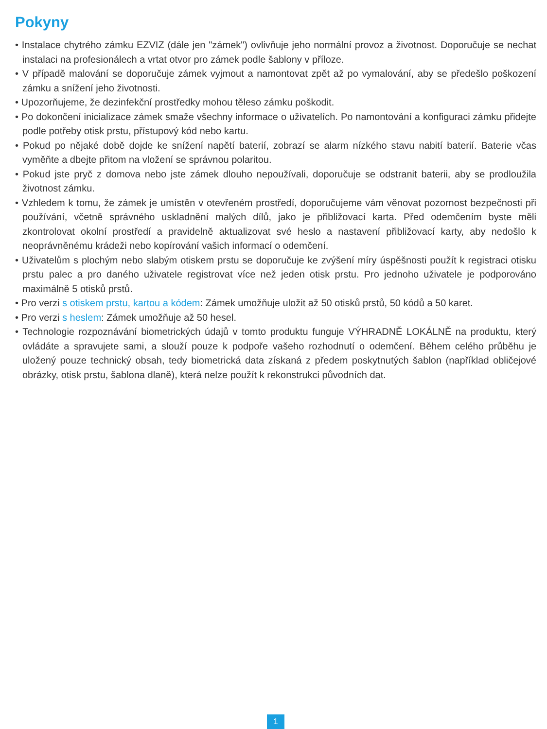Pokyny
• Instalace chytrého zámku EZVIZ (dále jen "zámek") ovlivňuje jeho normální provoz a životnost. Doporučuje se nechat instalaci na profesionálech a vrtat otvor pro zámek podle šablony v příloze.
• V případě malování se doporučuje zámek vyjmout a namontovat zpět až po vymalování, aby se předešlo poškození zámku a snížení jeho životnosti.
• Upozorňujeme, že dezinfekční prostředky mohou těleso zámku poškodit.
• Po dokončení inicializace zámek smaže všechny informace o uživatelích. Po namontování a konfiguraci zámku přidejte podle potřeby otisk prstu, přístupový kód nebo kartu.
• Pokud po nějaké době dojde ke snížení napětí baterií, zobrazí se alarm nízkého stavu nabití baterií. Baterie včas vyměňte a dbejte přitom na vložení se správnou polaritou.
• Pokud jste pryč z domova nebo jste zámek dlouho nepoužívali, doporučuje se odstranit baterii, aby se prodloužila životnost zámku.
• Vzhledem k tomu, že zámek je umístěn v otevřeném prostředí, doporučujeme vám věnovat pozornost bezpečnosti při používání, včetně správného uskladnění malých dílů, jako je přibližovací karta. Před odemčením byste měli zkontrolovat okolní prostředí a pravidelně aktualizovat své heslo a nastavení přibližovací karty, aby nedošlo k neoprávněnému krádeži nebo kopírování vašich informací o odemčení.
• Uživatelům s plochým nebo slabým otiskem prstu se doporučuje ke zvýšení míry úspěšnosti použít k registraci otisku prstu palec a pro daného uživatele registrovat více než jeden otisk prstu. Pro jednoho uživatele je podporováno maximálně 5 otisků prstů.
• Pro verzi s otiskem prstu, kartou a kódem: Zámek umožňuje uložit až 50 otisků prstů, 50 kódů a 50 karet.
• Pro verzi s heslem: Zámek umožňuje až 50 hesel.
• Technologie rozpoznávání biometrických údajů v tomto produktu funguje VÝHRADNĚ LOKÁLNĚ na produktu, který ovládáte a spravujete sami, a slouží pouze k podpoře vašeho rozhodnutí o odemčení. Během celého průběhu je uložený pouze technický obsah, tedy biometrická data získaná z předem poskytnutých šablon (například obličejové obrázky, otisk prstu, šablona dlaně), která nelze použít k rekonstrukci původních dat.
1